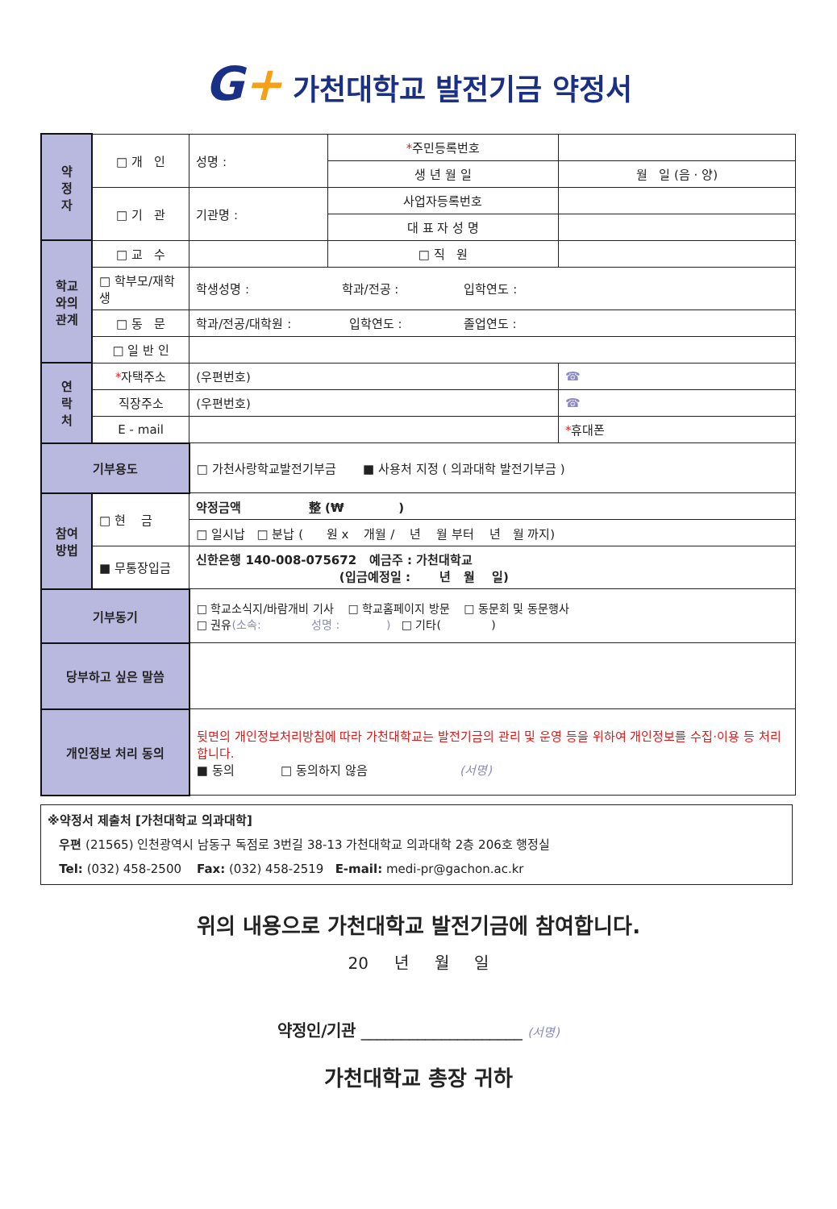G+ 가천대학교 발전기금 약정서
| 약 정 자 | □ 개 인 | 성명 : | * 주민등록번호 | |
| | | | 생 년 월 일 | 월 일 (음 · 양) |
| | □ 기 관 | 기관명 : | 사업자등록번호 | |
| | | | 대 표 자 성 명 | |
| 학교 와의 관계 | □ 교 수 | | □ 직 원 | |
| | □ 학부모/재학생 | 학생성명 : 학과/전공 : 입학연도 : | | |
| | □ 동 문 | 학과/전공/대학원 : 입학연도 : 졸업연도 : | | |
| | □ 일 반 인 | | | |
| 연 락 처 | * 자택주소 | (우편번호) | | ☎ |
| | 직장주소 | (우편번호) | | ☎ |
| | E - mail | | | * 휴대폰 |
| 기부용도 | | □ 가천사랑학교발전기부금 ■ 사용처 지정 ( 의과대학 발전기부금 ) | | |
| 참여 방법 | □ 현 금 | 약정금액 整 (₩ ) | | |
| | | □ 일시납 □ 분납 ( 원 x 개월 / 년 월 부터 년 월 까지) | | |
| | ■ 무통장입금 | 신한은행 140-008-075672 예금주 : 가천대학교 (입금예정일 : 년 월 일) | | |
| 기부동기 | | □ 학교소식지/바람개비 기사 □ 학교홈페이지 방문 □ 동문회 및 동문행사 □ 권유 (소속: 성명 : ) □ 기타( ) | | |
| 당부하고 싶은 말씀 | | | | |
| 개인정보 처리 동의 | | 뒷면의 개인정보처리방침에 따라 가천대학교는 발전기금의 관리 및 운영 등을 위하여 개인정보를 수집·이용 등 처리합니다. ■ 동의 □ 동의하지 않음 (서명) | | |
※약정서 제출처 [가천대학교 의과대학]
우편 (21565) 인천광역시 남동구 독점로 3번길 38-13 가천대학교 의과대학 2층 206호 행정실
Tel: (032) 458-2500 Fax: (032) 458-2519 E-mail: medi-pr@gachon.ac.kr
위의 내용으로 가천대학교 발전기금에 참여합니다.
20 년 월 일
약정인/기관 ____________________ (서명)
가천대학교 총장 귀하